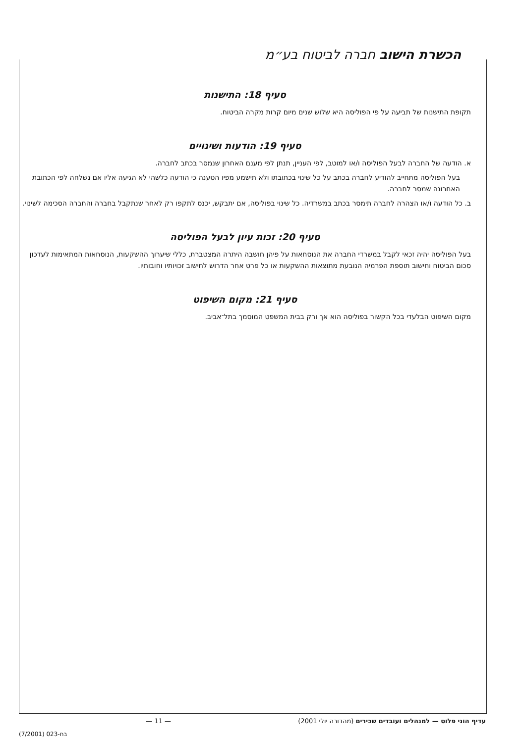הכשרת הישוב חברה לביטוח בע״מ
סעיף 18: התישנות
תקופת התישנות של תביעה על פי הפוליסה היא שלוש שנים מיום קרות מקרה הביטוח.
סעיף 19: הודעות ושינויים
א. הודעה של החברה לבעל הפוליסה ו/או למוטב, לפי העניין, תנתן לפי מענם האחרון שנמסר בכתב לחברה.
בעל הפוליסה מתחייב להודיע לחברה בכתב על כל שינוי בכתובתו ולא תישמע מפיו הטענה כי הודעה כלשהי לא הגיעה אליו אם נשלחה לפי הכתובת האחרונה שמסר לחברה.
ב. כל הודעה ו/או הצהרה לחברה תימסר בכתב במשרדיה. כל שינוי בפוליסה, אם יתבקש, יכנס לתקפו רק לאחר שנתקבל בחברה והחברה הסכימה לשינוי.
סעיף 20: זכות עיון לבעל הפוליסה
בעל הפוליסה יהיה זכאי לקבל במשרדי החברה את הנוסחאות על פיהן חושבה היתרה המצטברת, כללי שיערוך ההשקעות, הנוסחאות המתאימות לעדכון סכום הביטוח וחישוב תוספת הפרמיה הנובעת מתוצאות ההשקעות או כל פרט אחר הדרוש לחישוב זכויותיו וחובותיו.
סעיף 21: מקום השיפוט
מקום השיפוט הבלעדי בכל הקשור בפוליסה הוא אך ורק בבית המשפט המוסמך בתל־אביב.
עדיף הוני פלוס — למנהלים ועובדים שכירים (מהדורה יולי 2001) — 11 —
בח-023 (7/2001)